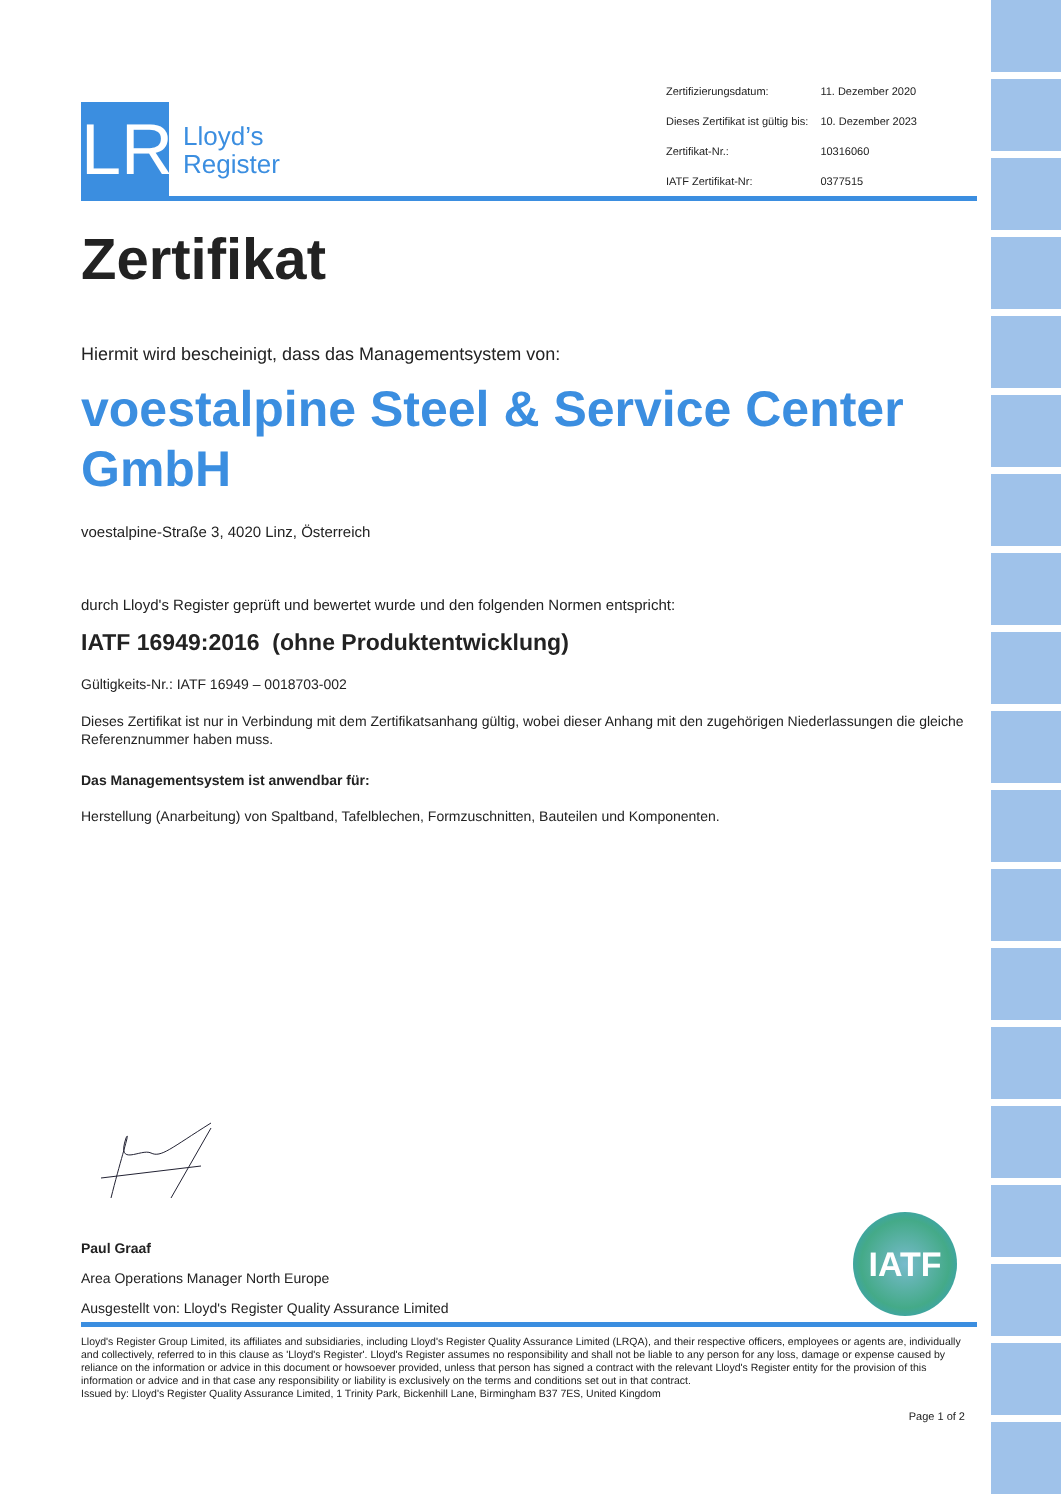LR
Lloyd’s
Register
| Zertifizierungsdatum: | 11. Dezember 2020 |
| Dieses Zertifikat ist gültig bis: | 10. Dezember 2023 |
| Zertifikat-Nr.: | 10316060 |
| IATF Zertifikat-Nr: | 0377515 |
Zertifikat
Hiermit wird bescheinigt, dass das Managementsystem von:
voestalpine Steel & Service Center GmbH
voestalpine-Straße 3, 4020 Linz, Österreich
durch Lloyd's Register geprüft und bewertet wurde und den folgenden Normen entspricht:
IATF 16949:2016 (ohne Produktentwicklung)
Gültigkeits-Nr.: IATF 16949 – 0018703-002
Dieses Zertifikat ist nur in Verbindung mit dem Zertifikatsanhang gültig, wobei dieser Anhang mit den zugehörigen Niederlassungen die gleiche Referenznummer haben muss.
Das Managementsystem ist anwendbar für:
Herstellung (Anarbeitung) von Spaltband, Tafelblechen, Formzuschnitten, Bauteilen und Komponenten.
Paul Graaf
Area Operations Manager North Europe
Ausgestellt von: Lloyd's Register Quality Assurance Limited
IATF
Lloyd's Register Group Limited, its affiliates and subsidiaries, including Lloyd's Register Quality Assurance Limited (LRQA), and their respective officers, employees or agents are, individually and collectively, referred to in this clause as 'Lloyd's Register'. Lloyd's Register assumes no responsibility and shall not be liable to any person for any loss, damage or expense caused by reliance on the information or advice in this document or howsoever provided, unless that person has signed a contract with the relevant Lloyd's Register entity for the provision of this information or advice and in that case any responsibility or liability is exclusively on the terms and conditions set out in that contract.
Issued by: Lloyd's Register Quality Assurance Limited, 1 Trinity Park, Bickenhill Lane, Birmingham B37 7ES, United Kingdom
Page 1 of 2